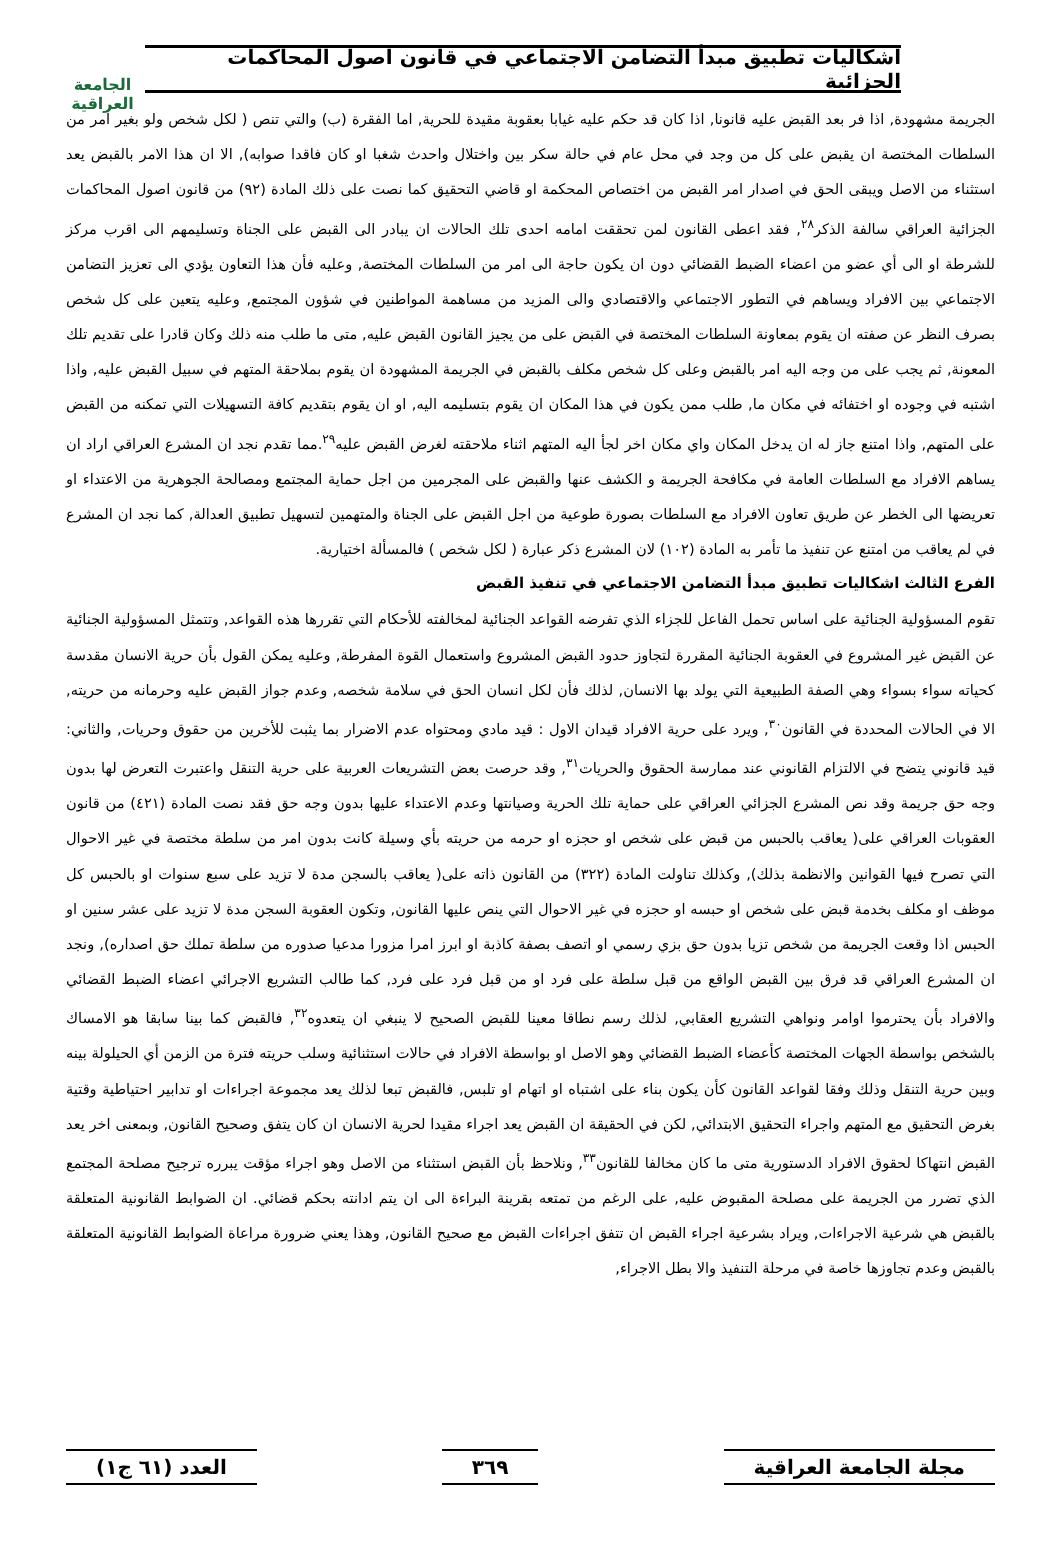الجامعة
العراقية
اشكاليات تطبيق مبدأ التضامن الاجتماعي في قانون اصول المحاكمات الجزائية
الجريمة مشهودة, اذا فر بعد القبض عليه قانونا, اذا كان قد حكم عليه غيابا بعقوبة مقيدة للحرية, اما الفقرة (ب) والتي تنص ( لكل شخص ولو بغير امر من السلطات المختصة ان يقبض على كل من وجد في محل عام في حالة سكر بين واختلال واحدث شغبا او كان فاقدا صوابه), الا ان هذا الامر بالقبض يعد استثناء من الاصل ويبقى الحق في اصدار امر القبض من اختصاص المحكمة او قاضي التحقيق كما نصت على ذلك المادة (٩٢) من قانون اصول المحاكمات الجزائية العراقي سالفة الذكر<sup>٢٨</sup>, فقد اعطى القانون لمن تحققت امامه احدى تلك الحالات ان يبادر الى القبض على الجناة وتسليمهم الى اقرب مركز للشرطة او الى أي عضو من اعضاء الضبط القضائي دون ان يكون حاجة الى امر من السلطات المختصة, وعليه فأن هذا التعاون يؤدي الى تعزيز التضامن الاجتماعي بين الافراد ويساهم في التطور الاجتماعي والاقتصادي والى المزيد من مساهمة المواطنين في شؤون المجتمع, وعليه يتعين على كل شخص بصرف النظر عن صفته ان يقوم بمعاونة السلطات المختصة في القبض على من يجيز القانون القبض عليه, متى ما طلب منه ذلك وكان قادرا على تقديم تلك المعونة, ثم يجب على من وجه اليه امر بالقبض وعلى كل شخص مكلف بالقبض في الجريمة المشهودة ان يقوم بملاحقة المتهم في سبيل القبض عليه, واذا اشتبه في وجوده او اختفائه في مكان ما, طلب ممن يكون في هذا المكان ان يقوم بتسليمه اليه, او ان يقوم بتقديم كافة التسهيلات التي تمكنه من القبض على المتهم, واذا امتنع جاز له ان يدخل المكان واي مكان اخر لجأ اليه المتهم اثناء ملاحقته لغرض القبض عليه<sup>٢٩</sup>.مما تقدم نجد ان المشرع العراقي اراد ان يساهم الافراد مع السلطات العامة في مكافحة الجريمة و الكشف عنها والقبض على المجرمين من اجل حماية المجتمع ومصالحة الجوهرية من الاعتداء او تعريضها الى الخطر عن طريق تعاون الافراد مع السلطات بصورة طوعية من اجل القبض على الجناة والمتهمين لتسهيل تطبيق العدالة, كما نجد ان المشرع في لم يعاقب من امتنع عن تنفيذ ما تأمر به المادة (١٠٢) لان المشرع ذكر عبارة ( لكل شخص ) فالمسألة اختيارية.
الفرع الثالث اشكاليات تطبيق مبدأ التضامن الاجتماعي في تنفيذ القبض
تقوم المسؤولية الجنائية على اساس تحمل الفاعل للجزاء الذي تفرضه القواعد الجنائية لمخالفته للأحكام التي تقررها هذه القواعد, وتتمثل المسؤولية الجنائية عن القبض غير المشروع في العقوبة الجنائية المقررة لتجاوز حدود القبض المشروع واستعمال القوة المفرطة, وعليه يمكن القول بأن حرية الانسان مقدسة كحياته سواء بسواء وهي الصفة الطبيعية التي يولد بها الانسان, لذلك فأن لكل انسان الحق في سلامة شخصه, وعدم جواز القبض عليه وحرمانه من حريته, الا في الحالات المحددة في القانون<sup>٣٠</sup>, ويرد على حرية الافراد قيدان الاول : قيد مادي ومحتواه عدم الاضرار بما يثبت للأخرين من حقوق وحريات, والثاني: قيد قانوني يتضح في الالتزام القانوني عند ممارسة الحقوق والحريات<sup>٣١</sup>, وقد حرصت بعض التشريعات العربية على حرية التنقل واعتبرت التعرض لها بدون وجه حق جريمة وقد نص المشرع الجزائي العراقي على حماية تلك الحرية وصيانتها وعدم الاعتداء عليها بدون وجه حق فقد نصت المادة (٤٢١) من قانون العقوبات العراقي على( يعاقب بالحبس من قبض على شخص او حجزه او حرمه من حريته بأي وسيلة كانت بدون امر من سلطة مختصة في غير الاحوال التي تصرح فيها القوانين والانظمة بذلك), وكذلك تناولت المادة (٣٢٢) من القانون ذاته على( يعاقب بالسجن مدة لا تزيد على سبع سنوات او بالحبس كل موظف او مكلف بخدمة قبض على شخص او حبسه او حجزه في غير الاحوال التي ينص عليها القانون, وتكون العقوبة السجن مدة لا تزيد على عشر سنين او الحبس اذا وقعت الجريمة من شخص تزيا بدون حق بزي رسمي او اتصف بصفة كاذبة او ابرز امرا مزورا مدعيا صدوره من سلطة تملك حق اصداره), ونجد ان المشرع العراقي قد فرق بين القبض الواقع من قبل سلطة على فرد او من قبل فرد على فرد, كما طالب التشريع الاجرائي اعضاء الضبط القضائي والافراد بأن يحترموا اوامر ونواهي التشريع العقابي, لذلك رسم نطاقا معينا للقبض الصحيح لا ينبغي ان يتعدوه<sup>٣٢</sup>, فالقبض كما بينا سابقا هو الامساك بالشخص بواسطة الجهات المختصة كأعضاء الضبط القضائي وهو الاصل او بواسطة الافراد في حالات استثنائية وسلب حريته فترة من الزمن أي الحيلولة بينه وبين حرية التنقل وذلك وفقا لقواعد القانون كأن يكون بناء على اشتباه او اتهام او تلبس, فالقبض تبعا لذلك يعد مجموعة اجراءات او تدابير احتياطية وقتية بغرض التحقيق مع المتهم واجراء التحقيق الابتدائي, لكن في الحقيقة ان القبض يعد اجراء مقيدا لحرية الانسان ان كان يتفق وصحيح القانون, وبمعنى اخر يعد القبض انتهاكا لحقوق الافراد الدستورية متى ما كان مخالفا للقانون<sup>٣٣</sup>, ونلاحظ بأن القبض استثناء من الاصل وهو اجراء مؤقت يبرره ترجيح مصلحة المجتمع الذي تضرر من الجريمة على مصلحة المقبوض عليه, على الرغم من تمتعه بقرينة البراءة الى ان يتم ادانته بحكم قضائي. ان الضوابط القانونية المتعلقة بالقبض هي شرعية الاجراءات, ويراد بشرعية اجراء القبض ان تتفق اجراءات القبض مع صحيح القانون, وهذا يعني ضرورة مراعاة الضوابط القانونية المتعلقة بالقبض وعدم تجاوزها خاصة في مرحلة التنفيذ والا بطل الاجراء,
مجلة الجامعة العراقية ٣٦٩ العدد (٦١ ج١)